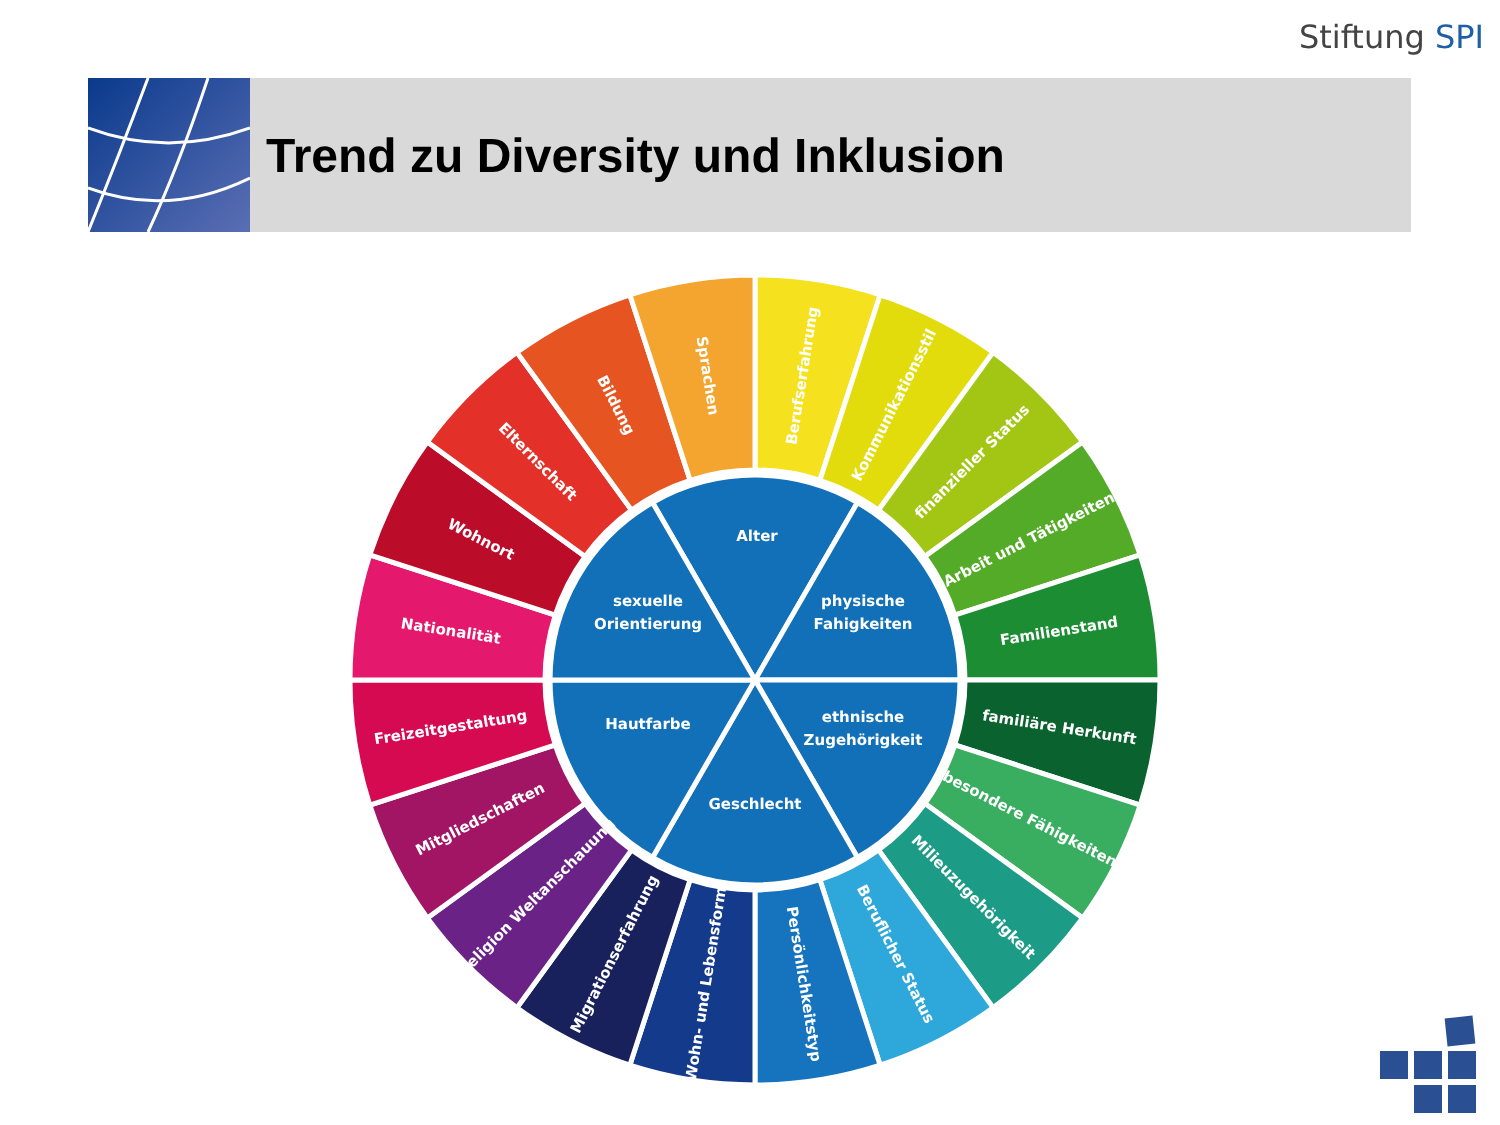Stiftung SPI
Trend zu Diversity und Inklusion
Berufserfahrung
Kommunikationsstil
finanzieller Status
Arbeit und Tätigkeiten
Familienstand
familiäre Herkunft
besondere Fähigkeiten
Milieuzugehörigkeit
Beruflicher Status
Persönlichkeitstyp
Wohn- und Lebensform
Migrationserfahrung
Religion Weltanschauung
Mitgliedschaften
Freizeitgestaltung
Nationalität
Wohnort
Elternschaft
Bildung
Sprachen
Alter
physische
Fahigkeiten
ethnische
Zugehörigkeit
Geschlecht
Hautfarbe
sexuelle
Orientierung